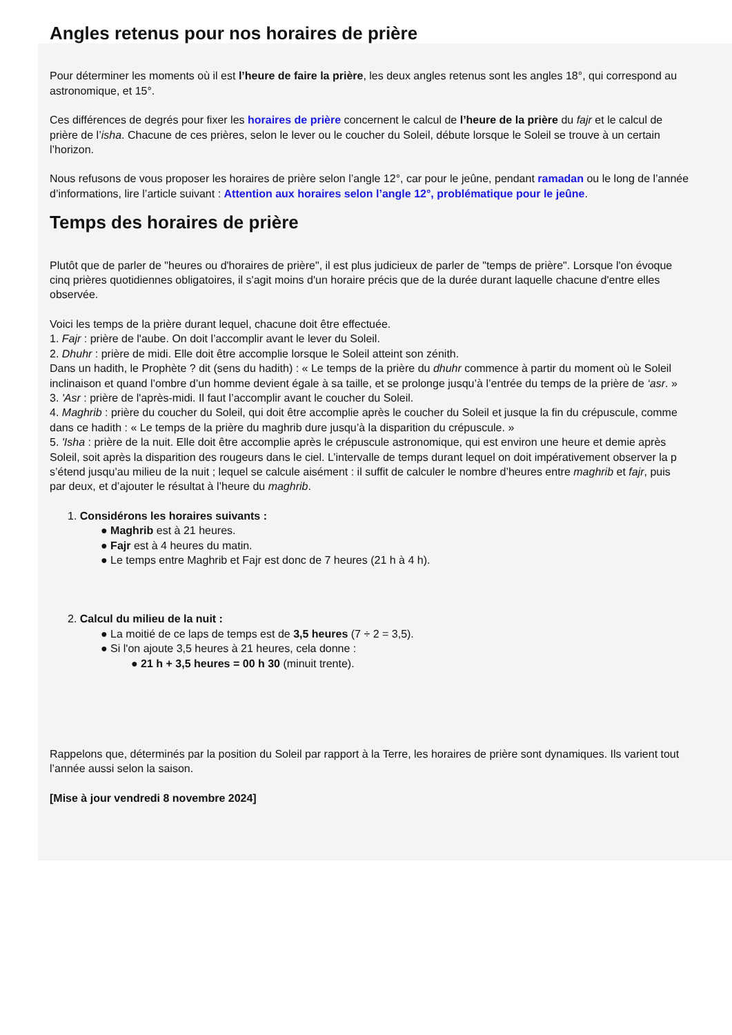Angles retenus pour nos horaires de prière
Pour déterminer les moments où il est l’heure de faire la prière, les deux angles retenus sont les angles 18°, qui correspond au
astronomique, et 15°.
Ces différences de degrés pour fixer les horaires de prière concernent le calcul de l’heure de la prière du fajr et le calcul de
prière de l’isha. Chacune de ces prières, selon le lever ou le coucher du Soleil, débute lorsque le Soleil se trouve à un certain
l’horizon.
Nous refusons de vous proposer les horaires de prière selon l’angle 12°, car pour le jeûne, pendant ramadan ou le long de l’année
d’informations, lire l’article suivant : Attention aux horaires selon l’angle 12°, problématique pour le jeûne.
Temps des horaires de prière
Plutôt que de parler de "heures ou d'horaires de prière", il est plus judicieux de parler de "temps de prière". Lorsque l'on évoque
cinq prières quotidiennes obligatoires, il s'agit moins d'un horaire précis que de la durée durant laquelle chacune d'entre elles
observée.
Voici les temps de la prière durant lequel, chacune doit être effectuée.
1. Fajr : prière de l'aube. On doit l’accomplir avant le lever du Soleil.
2. Dhuhr : prière de midi. Elle doit être accomplie lorsque le Soleil atteint son zénith.
Dans un hadith, le Prophète ? dit (sens du hadith) : « Le temps de la prière du dhuhr commence à partir du moment où le Soleil
inclinaison et quand l’ombre d’un homme devient égale à sa taille, et se prolonge jusqu’à l’entrée du temps de la prière de ‘asr. »
3. 'Asr : prière de l'après-midi. Il faut l’accomplir avant le coucher du Soleil.
4. Maghrib : prière du coucher du Soleil, qui doit être accomplie après le coucher du Soleil et jusque la fin du crépuscule, comme
dans ce hadith : « Le temps de la prière du maghrib dure jusqu’à la disparition du crépuscule. »
5. 'Isha : prière de la nuit. Elle doit être accomplie après le crépuscule astronomique, qui est environ une heure et demie après
Soleil, soit après la disparition des rougeurs dans le ciel. L’intervalle de temps durant lequel on doit impérativement observer la p
s’étend jusqu’au milieu de la nuit ; lequel se calcule aisément : il suffit de calculer le nombre d’heures entre maghrib et fajr, puis
par deux, et d’ajouter le résultat à l’heure du maghrib.
1. Considérons les horaires suivants :
● Maghrib est à 21 heures.
● Fajr est à 4 heures du matin.
● Le temps entre Maghrib et Fajr est donc de 7 heures (21 h à 4 h).
2. Calcul du milieu de la nuit :
● La moitié de ce laps de temps est de 3,5 heures (7 ÷ 2 = 3,5).
● Si l'on ajoute 3,5 heures à 21 heures, cela donne :
● 21 h + 3,5 heures = 00 h 30 (minuit trente).
Rappelons que, déterminés par la position du Soleil par rapport à la Terre, les horaires de prière sont dynamiques. Ils varient tout
l’année aussi selon la saison.
[Mise à jour vendredi 8 novembre 2024]